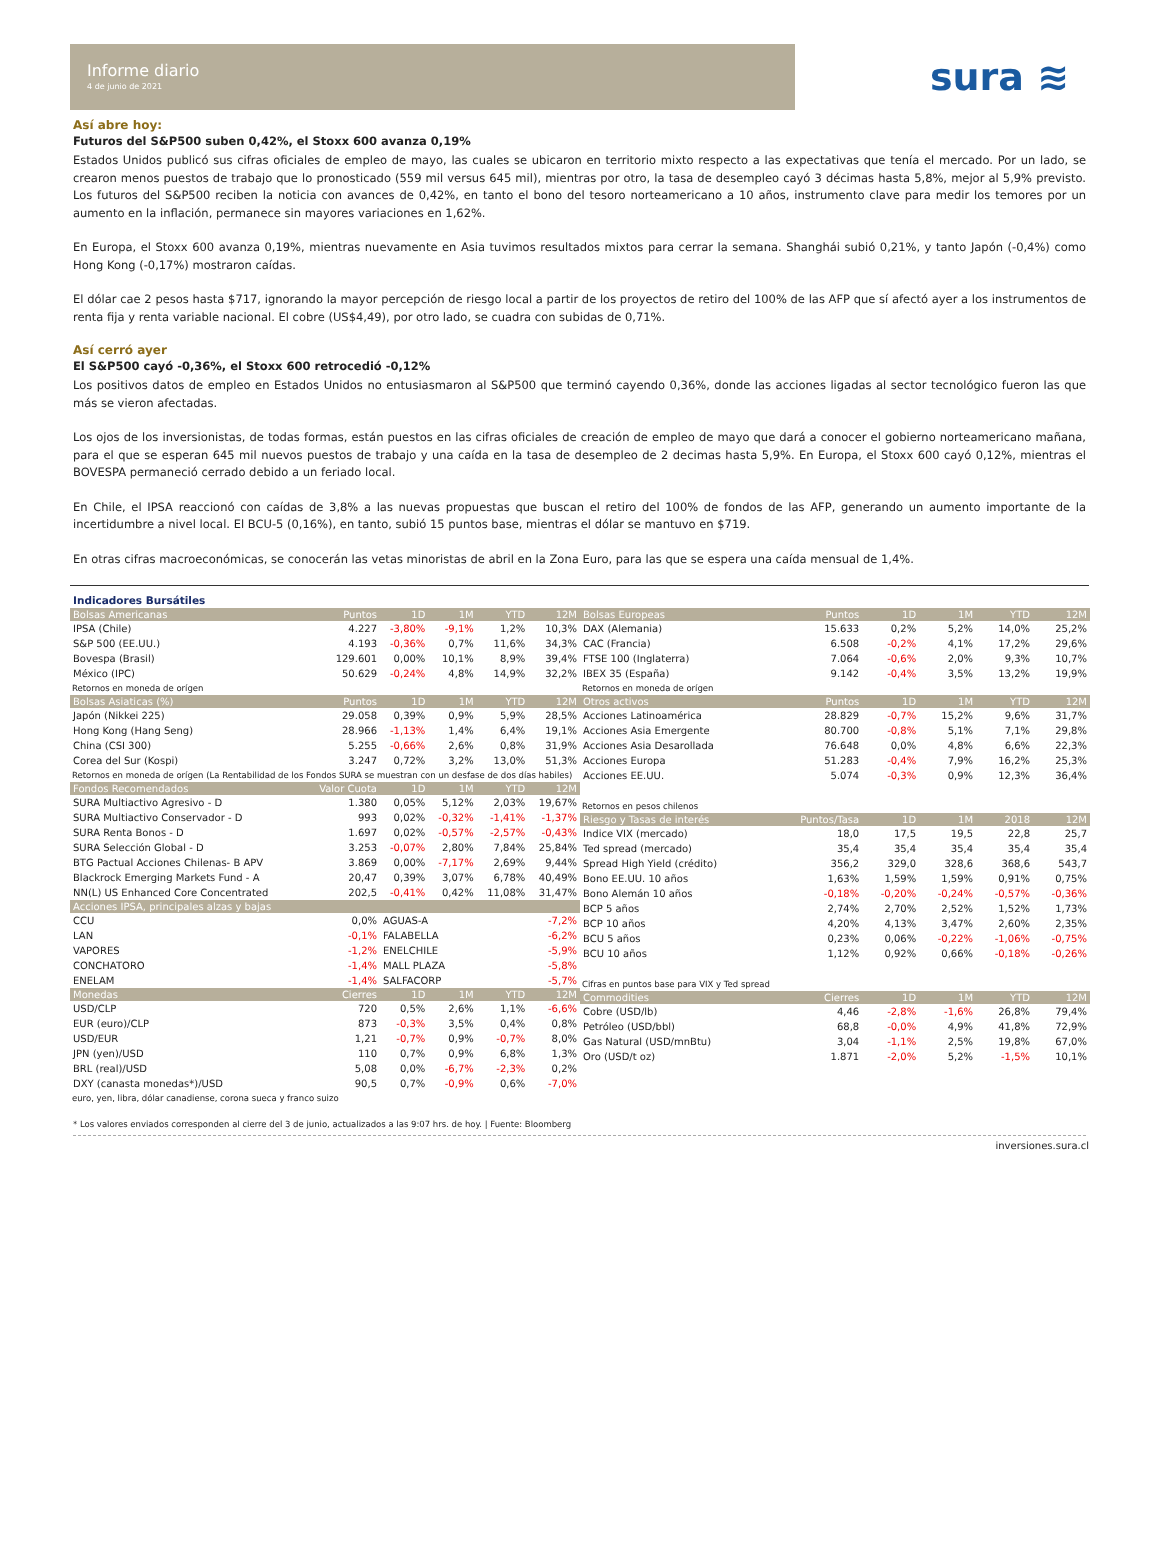Informe diario
4 de junio de 2021
sura ≋
Así abre hoy:
Futuros del S&P500 suben 0,42%, el Stoxx 600 avanza 0,19%
Estados Unidos publicó sus cifras oficiales de empleo de mayo, las cuales se ubicaron en territorio mixto respecto a las expectativas que tenía el mercado. Por un lado, se crearon menos puestos de trabajo que lo pronosticado (559 mil versus 645 mil), mientras por otro, la tasa de desempleo cayó 3 décimas hasta 5,8%, mejor al 5,9% previsto. Los futuros del S&P500 reciben la noticia con avances de 0,42%, en tanto el bono del tesoro norteamericano a 10 años, instrumento clave para medir los temores por un aumento en la inflación, permanece sin mayores variaciones en 1,62%.
En Europa, el Stoxx 600 avanza 0,19%, mientras nuevamente en Asia tuvimos resultados mixtos para cerrar la semana. Shanghái subió 0,21%, y tanto Japón (-0,4%) como Hong Kong (-0,17%) mostraron caídas.
El dólar cae 2 pesos hasta $717, ignorando la mayor percepción de riesgo local a partir de los proyectos de retiro del 100% de las AFP que sí afectó ayer a los instrumentos de renta fija y renta variable nacional. El cobre (US$4,49), por otro lado, se cuadra con subidas de 0,71%.
Así cerró ayer
El S&P500 cayó -0,36%, el Stoxx 600 retrocedió -0,12%
Los positivos datos de empleo en Estados Unidos no entusiasmaron al S&P500 que terminó cayendo 0,36%, donde las acciones ligadas al sector tecnológico fueron las que más se vieron afectadas.
Los ojos de los inversionistas, de todas formas, están puestos en las cifras oficiales de creación de empleo de mayo que dará a conocer el gobierno norteamericano mañana, para el que se esperan 645 mil nuevos puestos de trabajo y una caída en la tasa de desempleo de 2 decimas hasta 5,9%. En Europa, el Stoxx 600 cayó 0,12%, mientras el BOVESPA permaneció cerrado debido a un feriado local.
En Chile, el IPSA reaccionó con caídas de 3,8% a las nuevas propuestas que buscan el retiro del 100% de fondos de las AFP, generando un aumento importante de la incertidumbre a nivel local. El BCU-5 (0,16%), en tanto, subió 15 puntos base, mientras el dólar se mantuvo en $719.
En otras cifras macroeconómicas, se conocerán las vetas minoristas de abril en la Zona Euro, para las que se espera una caída mensual de 1,4%.
Indicadores Bursátiles
| Bolsas Americanas | Puntos | 1D | 1M | YTD | 12M |
| --- | --- | --- | --- | --- | --- |
| IPSA (Chile) | 4.227 | -3,80% | -9,1% | 1,2% | 10,3% |
| S&P 500 (EE.UU.) | 4.193 | -0,36% | 0,7% | 11,6% | 34,3% |
| Bovespa (Brasil) | 129.601 | 0,00% | 10,1% | 8,9% | 39,4% |
| México (IPC) | 50.629 | -0,24% | 4,8% | 14,9% | 32,2% |
| Retornos en moneda de orígen | | | | | |
| Bolsas Asiaticas (%) | Puntos | 1D | 1M | YTD | 12M |
| Japón (Nikkei 225) | 29.058 | 0,39% | 0,9% | 5,9% | 28,5% |
| Hong Kong (Hang Seng) | 28.966 | -1,13% | 1,4% | 6,4% | 19,1% |
| China (CSI 300) | 5.255 | -0,66% | 2,6% | 0,8% | 31,9% |
| Corea del Sur (Kospi) | 3.247 | 0,72% | 3,2% | 13,0% | 51,3% |
| Retornos en moneda de orígen (La Rentabilidad de los Fondos SURA se muestran con un desfase de dos días habiles) | | | | | |
| Fondos Recomendados | Valor Cuota | 1D | 1M | YTD | 12M |
| SURA Multiactivo Agresivo - D | 1.380 | 0,05% | 5,12% | 2,03% | 19,67% |
| SURA Multiactivo Conservador - D | 993 | 0,02% | -0,32% | -1,41% | -1,37% |
| SURA Renta Bonos - D | 1.697 | 0,02% | -0,57% | -2,57% | -0,43% |
| SURA Selección Global - D | 3.253 | -0,07% | 2,80% | 7,84% | 25,84% |
| BTG Pactual Acciones Chilenas- B APV | 3.869 | 0,00% | -7,17% | 2,69% | 9,44% |
| Blackrock Emerging Markets Fund - A | 20,47 | 0,39% | 3,07% | 6,78% | 40,49% |
| NN(L) US Enhanced Core Concentrated | 202,5 | -0,41% | 0,42% | 11,08% | 31,47% |
| Acciones IPSA, principales alzas y bajas | | | | | |
| CCU | 0,0% | AGUAS-A | | | -7,2% |
| LAN | -0,1% | FALABELLA | | | -6,2% |
| VAPORES | -1,2% | ENELCHILE | | | -5,9% |
| CONCHATORO | -1,4% | MALL PLAZA | | | -5,8% |
| ENELAM | -1,4% | SALFACORP | | | -5,7% |
| Monedas | Cierres | 1D | 1M | YTD | 12M |
| USD/CLP | 720 | 0,5% | 2,6% | 1,1% | -6,6% |
| EUR (euro)/CLP | 873 | -0,3% | 3,5% | 0,4% | 0,8% |
| USD/EUR | 1,21 | -0,7% | 0,9% | -0,7% | 8,0% |
| JPN (yen)/USD | 110 | 0,7% | 0,9% | 6,8% | 1,3% |
| BRL (real)/USD | 5,08 | 0,0% | -6,7% | -2,3% | 0,2% |
| DXY (canasta monedas*)/USD | 90,5 | 0,7% | -0,9% | 0,6% | -7,0% |
| euro, yen, libra, dólar canadiense, corona sueca y franco suizo | | | | | |
| Bolsas Europeas | Puntos | 1D | 1M | YTD | 12M |
| --- | --- | --- | --- | --- | --- |
| DAX (Alemania) | 15.633 | 0,2% | 5,2% | 14,0% | 25,2% |
| CAC (Francia) | 6.508 | -0,2% | 4,1% | 17,2% | 29,6% |
| FTSE 100 (Inglaterra) | 7.064 | -0,6% | 2,0% | 9,3% | 10,7% |
| IBEX 35 (España) | 9.142 | -0,4% | 3,5% | 13,2% | 19,9% |
| Retornos en moneda de orígen | | | | | |
| Otros activos | Puntos | 1D | 1M | YTD | 12M |
| Acciones Latinoamérica | 28.829 | -0,7% | 15,2% | 9,6% | 31,7% |
| Acciones Asia Emergente | 80.700 | -0,8% | 5,1% | 7,1% | 29,8% |
| Acciones Asia Desarollada | 76.648 | 0,0% | 4,8% | 6,6% | 22,3% |
| Acciones Europa | 51.283 | -0,4% | 7,9% | 16,2% | 25,3% |
| Acciones EE.UU. | 5.074 | -0,3% | 0,9% | 12,3% | 36,4% |
| Retornos en pesos chilenos | | | | | |
| Riesgo y Tasas de interés | Puntos/Tasa | 1D | 1M | 2018 | 12M |
| Indice VIX (mercado) | 18,0 | 17,5 | 19,5 | 22,8 | 25,7 |
| Ted spread (mercado) | 35,4 | 35,4 | 35,4 | 35,4 | 35,4 |
| Spread High Yield (crédito) | 356,2 | 329,0 | 328,6 | 368,6 | 543,7 |
| Bono EE.UU. 10 años | 1,63% | 1,59% | 1,59% | 0,91% | 0,75% |
| Bono Alemán 10 años | -0,18% | -0,20% | -0,24% | -0,57% | -0,36% |
| BCP 5 años | 2,74% | 2,70% | 2,52% | 1,52% | 1,73% |
| BCP 10 años | 4,20% | 4,13% | 3,47% | 2,60% | 2,35% |
| BCU 5 años | 0,23% | 0,06% | -0,22% | -1,06% | -0,75% |
| BCU 10 años | 1,12% | 0,92% | 0,66% | -0,18% | -0,26% |
| Cifras en puntos base para VIX y Ted spread | | | | | |
| Commodities | Cierres | 1D | 1M | YTD | 12M |
| Cobre (USD/lb) | 4,46 | -2,8% | -1,6% | 26,8% | 79,4% |
| Petróleo (USD/bbl) | 68,8 | -0,0% | 4,9% | 41,8% | 72,9% |
| Gas Natural (USD/mnBtu) | 3,04 | -1,1% | 2,5% | 19,8% | 67,0% |
| Oro (USD/t oz) | 1.871 | -2,0% | 5,2% | -1,5% | 10,1% |
* Los valores enviados corresponden al cierre del 3 de junio, actualizados a las 9:07 hrs. de hoy. | Fuente: Bloomberg
inversiones.sura.cl